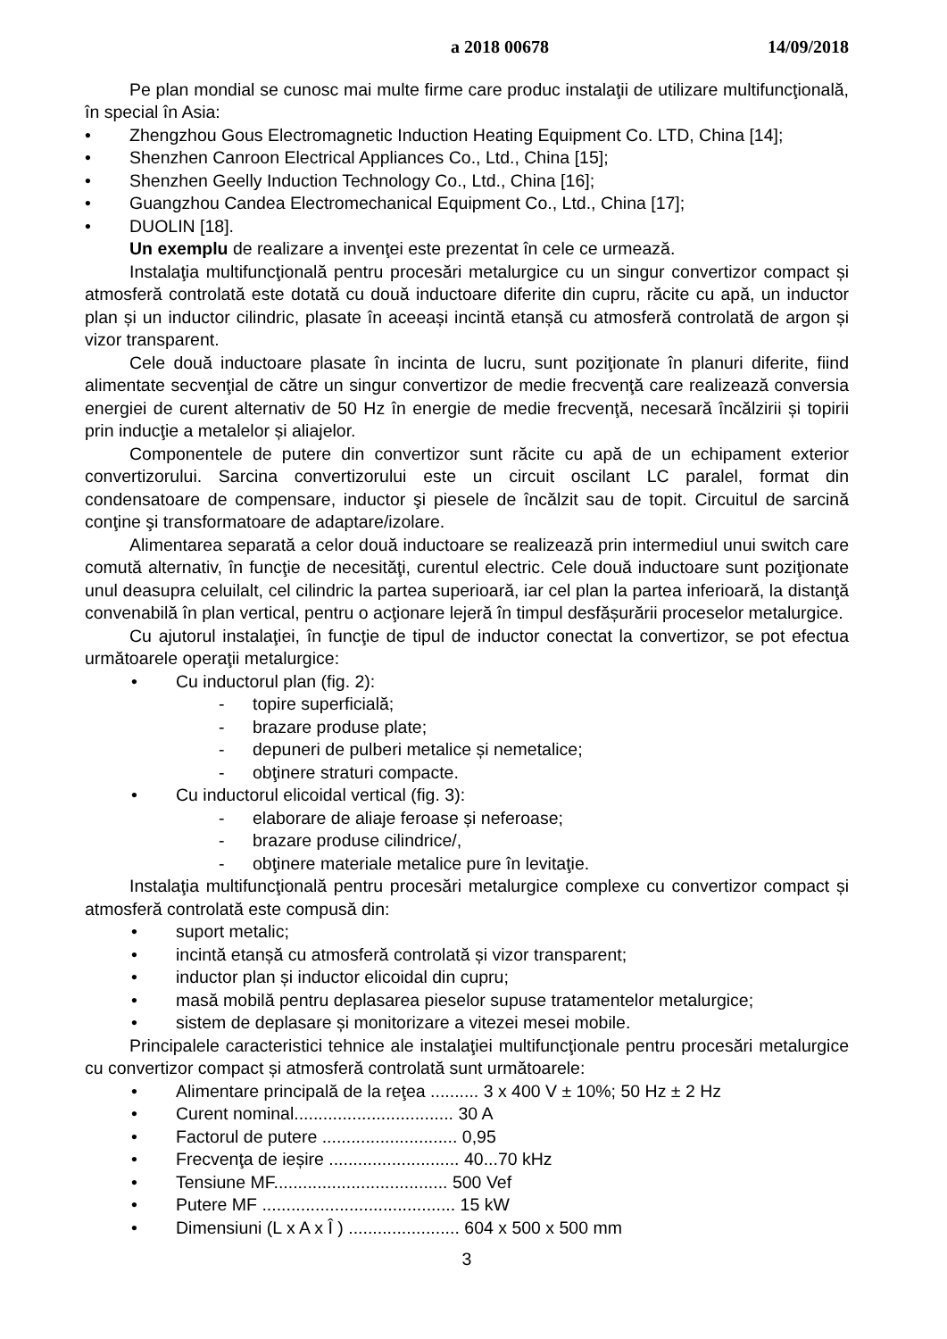a 2018 00678 14/09/2018
Pe plan mondial se cunosc mai multe firme care produc instalaţii de utilizare multifuncţională, în special în Asia:
• Zhengzhou Gous Electromagnetic Induction Heating Equipment Co. LTD, China [14];
• Shenzhen Canroon Electrical Appliances Co., Ltd., China [15];
• Shenzhen Geelly Induction Technology Co., Ltd., China [16];
• Guangzhou Candea Electromechanical Equipment Co., Ltd., China [17];
• DUOLIN [18].
Un exemplu de realizare a invenţei este prezentat în cele ce urmează.
Instalaţia multifuncţională pentru procesări metalurgice cu un singur convertizor compact și atmosferă controlată este dotată cu două inductoare diferite din cupru, răcite cu apă, un inductor plan și un inductor cilindric, plasate în aceeași incintă etanșă cu atmosferă controlată de argon și vizor transparent.
Cele două inductoare plasate în incinta de lucru, sunt poziţionate în planuri diferite, fiind alimentate secvenţial de către un singur convertizor de medie frecvenţă care realizează conversia energiei de curent alternativ de 50 Hz în energie de medie frecvenţă, necesară încălzirii și topirii prin inducţie a metalelor și aliajelor.
Componentele de putere din convertizor sunt răcite cu apă de un echipament exterior convertizorului. Sarcina convertizorului este un circuit oscilant LC paralel, format din condensatoare de compensare, inductor şi piesele de încălzit sau de topit. Circuitul de sarcină conţine şi transformatoare de adaptare/izolare.
Alimentarea separată a celor două inductoare se realizează prin intermediul unui switch care comută alternativ, în funcţie de necesităţi, curentul electric. Cele două inductoare sunt poziţionate unul deasupra celuilalt, cel cilindric la partea superioară, iar cel plan la partea inferioară, la distanţă convenabilă în plan vertical, pentru o acţionare lejeră în timpul desfășurării proceselor metalurgice.
Cu ajutorul instalaţiei, în funcţie de tipul de inductor conectat la convertizor, se pot efectua următoarele operaţii metalurgice:
• Cu inductorul plan (fig. 2):
- topire superficială;
- brazare produse plate;
- depuneri de pulberi metalice și nemetalice;
- obţinere straturi compacte.
• Cu inductorul elicoidal vertical (fig. 3):
- elaborare de aliaje feroase și neferoase;
- brazare produse cilindrice/,
- obţinere materiale metalice pure în levitaţie.
Instalaţia multifuncţională pentru procesări metalurgice complexe cu convertizor compact și atmosferă controlată este compusă din:
• suport metalic;
• incintă etanșă cu atmosferă controlată și vizor transparent;
• inductor plan și inductor elicoidal din cupru;
• masă mobilă pentru deplasarea pieselor supuse tratamentelor metalurgice;
• sistem de deplasare și monitorizare a vitezei mesei mobile.
Principalele caracteristici tehnice ale instalaţiei multifuncţionale pentru procesări metalurgice cu convertizor compact și atmosferă controlată sunt următoarele:
• Alimentare principală de la reţea .......... 3 x 400 V ± 10%; 50 Hz ± 2 Hz
• Curent nominal................................. 30 A
• Factorul de putere ............................ 0,95
• Frecvenţa de ieșire ........................... 40...70 kHz
• Tensiune MF.................................... 500 Vef
• Putere MF ........................................ 15 kW
• Dimensiuni (L x A x Î ) ....................... 604 x 500 x 500 mm
3